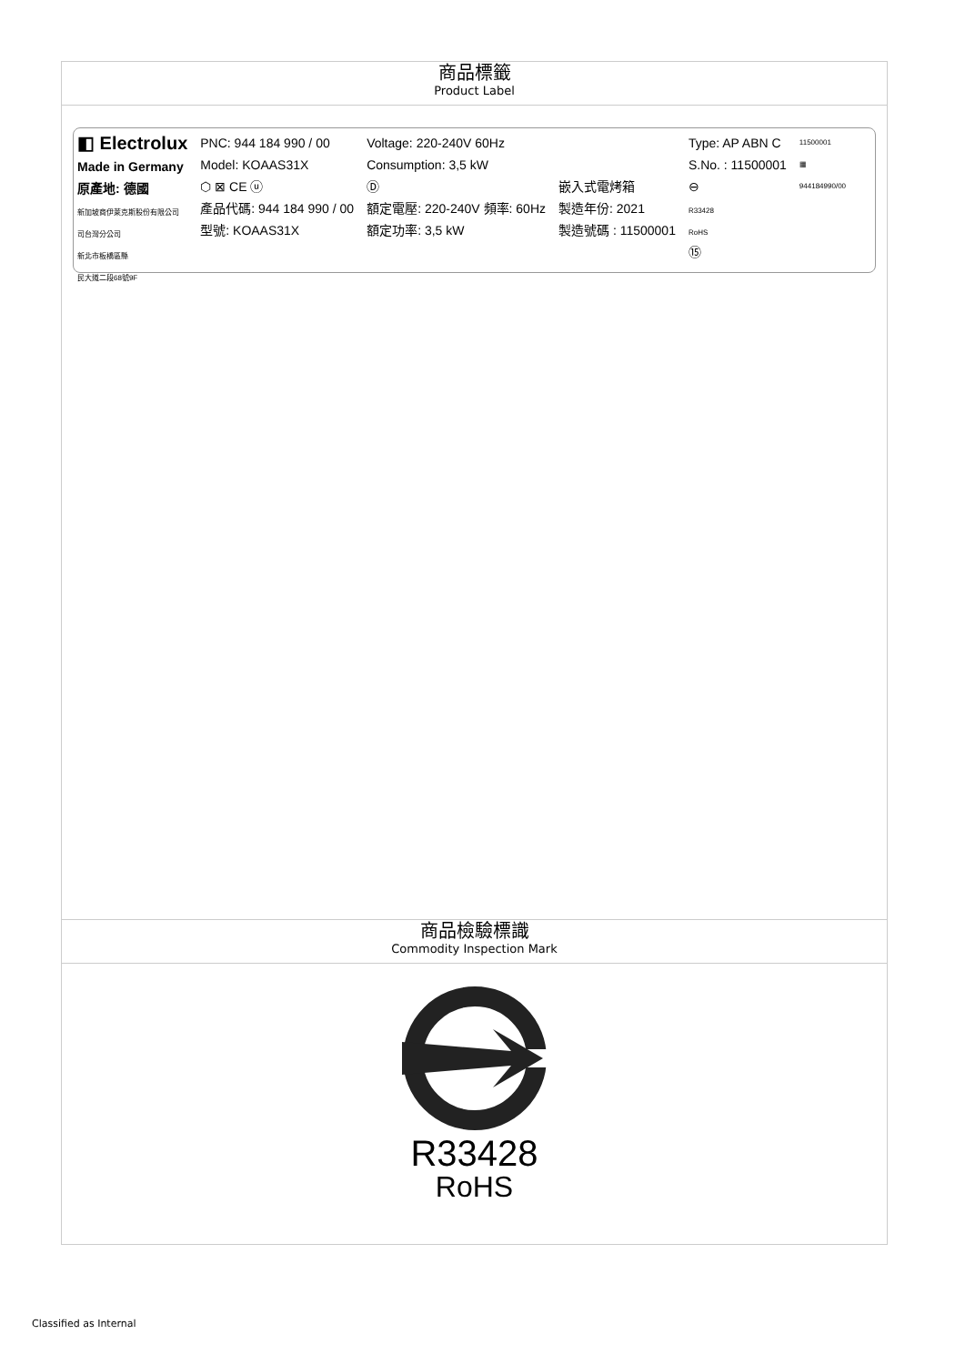| 商品標籤 Product Label |
| ◧ Electrolux Made in Germany 原產地: 德國 新加坡商伊萊克斯股份有限公司 司台灣分公司 新北市板橋區縣 民大道二段68號9F PNC: 944 184 990 / 00 Model: KOAAS31X ⬡ ⊠ CE ⓤ 產品代碼: 944 184 990 / 00 型號: KOAAS31X Voltage: 220-240V 60Hz Consumption: 3,5 kW Ⓓ 額定電壓: 220-240V 頻率: 60Hz 額定功率: 3,5 kW 嵌入式電烤箱 製造年份: 2021 製造號碼 : 11500001 Type: AP ABN C S.No. : 11500001 ⊖ R33428 RoHS ⑮ 11500001 ▦ 944184990/00 |
| 商品檢驗標識 Commodity Inspection Mark |
| R33428 RoHS |
Classified as Internal